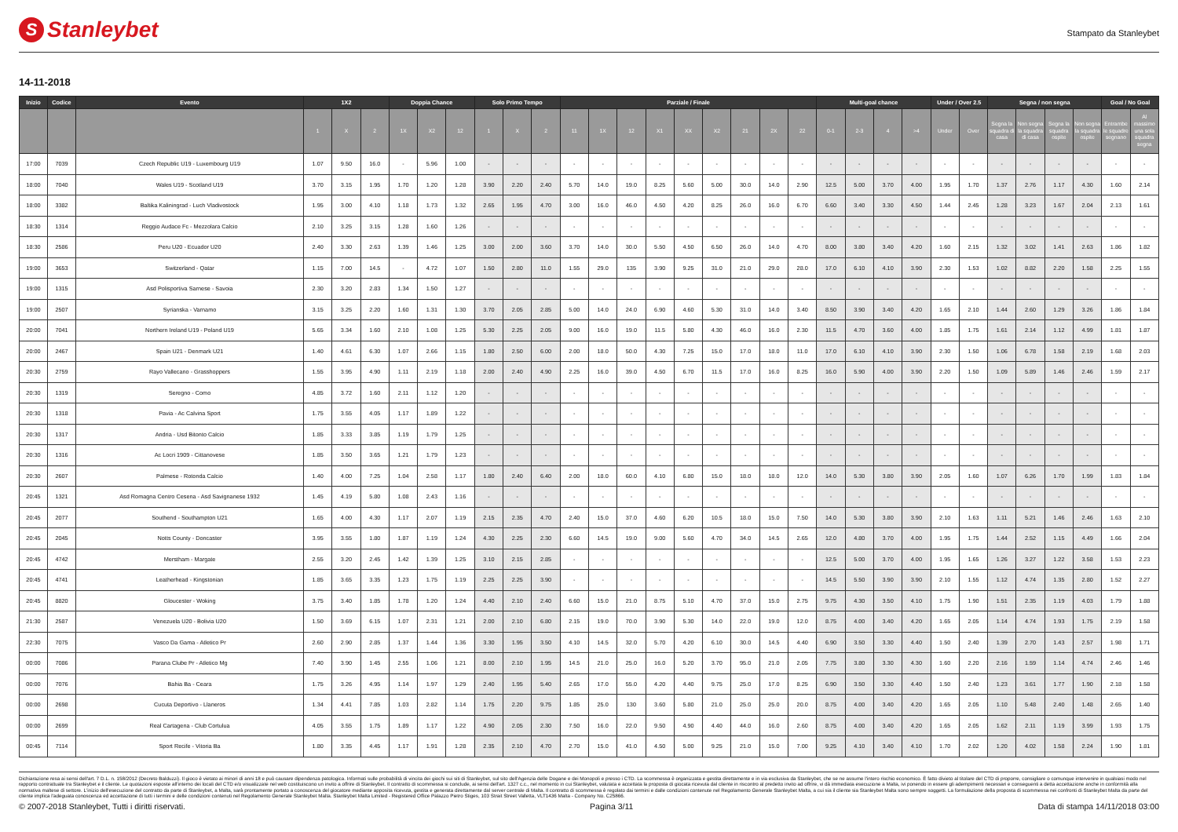S Stanleybet
Stampato da Stanleybet
14-11-2018
| Inizio | Codice | Evento | 1X2 | | | Doppia Chance | | | Solo Primo Tempo | | | Parziale / Finale | | | | | | | | | Multi-goal chance | | | | Under / Over 2.5 | | Segna / non segna | | | | Goal / No Goal | |
| --- | --- | --- | --- | --- | --- | --- | --- | --- | --- | --- | --- | --- | --- | --- | --- | --- | --- | --- | --- | --- | --- | --- | --- | --- | --- | --- | --- | --- | --- | --- | --- | --- |
| | | | 1 | X | 2 | 1X | X2 | 12 | 1 | X | 2 | 11 | 1X | 12 | X1 | XX | X2 | 21 | 2X | 22 | 0-1 | 2-3 | 4 | >4 | Under | Over | Segna la squadra di casa | Non segna la squadra di casa | Segna la squadra ospite | Non segna la squadra ospite | Entrambe le squadre segnano | Al massimo una sola squadra segna |
| 17:00 | 7039 | Czech Republic U19 - Luxembourg U19 | 1.07 | 9.50 | 16.0 | - | 5.96 | 1.00 | - | - | - | - | - | - | - | - | - | - | - | - | - | - | - | - | - | - | - | - | - | - | - | - |
| 18:00 | 7040 | Wales U19 - Scotland U19 | 3.70 | 3.15 | 1.95 | 1.70 | 1.20 | 1.28 | 3.90 | 2.20 | 2.40 | 5.70 | 14.0 | 19.0 | 8.25 | 5.60 | 5.00 | 30.0 | 14.0 | 2.90 | 12.5 | 5.00 | 3.70 | 4.00 | 1.95 | 1.70 | 1.37 | 2.76 | 1.17 | 4.30 | 1.60 | 2.14 |
| 18:00 | 3382 | Baltika Kaliningrad - Luch Vladivostock | 1.95 | 3.00 | 4.10 | 1.18 | 1.73 | 1.32 | 2.65 | 1.95 | 4.70 | 3.00 | 16.0 | 46.0 | 4.50 | 4.20 | 8.25 | 26.0 | 16.0 | 6.70 | 6.60 | 3.40 | 3.30 | 4.50 | 1.44 | 2.45 | 1.28 | 3.23 | 1.67 | 2.04 | 2.13 | 1.61 |
| 18:30 | 1314 | Reggio Audace Fc - Mezzolara Calcio | 2.10 | 3.25 | 3.15 | 1.28 | 1.60 | 1.26 | - | - | - | - | - | - | - | - | - | - | - | - | - | - | - | - | - | - | - | - | - | - | - | - |
| 18:30 | 2586 | Peru U20 - Ecuador U20 | 2.40 | 3.30 | 2.63 | 1.39 | 1.46 | 1.25 | 3.00 | 2.00 | 3.60 | 3.70 | 14.0 | 30.0 | 5.50 | 4.50 | 6.50 | 26.0 | 14.0 | 4.70 | 8.00 | 3.80 | 3.40 | 4.20 | 1.60 | 2.15 | 1.32 | 3.02 | 1.41 | 2.63 | 1.86 | 1.82 |
| 19:00 | 3653 | Switzerland - Qatar | 1.15 | 7.00 | 14.5 | - | 4.72 | 1.07 | 1.50 | 2.80 | 11.0 | 1.55 | 29.0 | 135 | 3.90 | 9.25 | 31.0 | 21.0 | 29.0 | 28.0 | 17.0 | 6.10 | 4.10 | 3.90 | 2.30 | 1.53 | 1.02 | 8.82 | 2.20 | 1.58 | 2.25 | 1.55 |
| 19:00 | 1315 | Asd Polisportiva Sarnese - Savoia | 2.30 | 3.20 | 2.83 | 1.34 | 1.50 | 1.27 | - | - | - | - | - | - | - | - | - | - | - | - | - | - | - | - | - | - | - | - | - | - | - | - |
| 19:00 | 2507 | Syrianska - Varnamo | 3.15 | 3.25 | 2.20 | 1.60 | 1.31 | 1.30 | 3.70 | 2.05 | 2.85 | 5.00 | 14.0 | 24.0 | 6.90 | 4.60 | 5.30 | 31.0 | 14.0 | 3.40 | 8.50 | 3.90 | 3.40 | 4.20 | 1.65 | 2.10 | 1.44 | 2.60 | 1.29 | 3.26 | 1.86 | 1.84 |
| 20:00 | 7041 | Northern Ireland U19 - Poland U19 | 5.65 | 3.34 | 1.60 | 2.10 | 1.08 | 1.25 | 5.30 | 2.25 | 2.05 | 9.00 | 16.0 | 19.0 | 11.5 | 5.80 | 4.30 | 46.0 | 16.0 | 2.30 | 11.5 | 4.70 | 3.60 | 4.00 | 1.85 | 1.75 | 1.61 | 2.14 | 1.12 | 4.99 | 1.81 | 1.87 |
| 20:00 | 2467 | Spain U21 - Denmark U21 | 1.40 | 4.61 | 6.30 | 1.07 | 2.66 | 1.15 | 1.80 | 2.50 | 6.00 | 2.00 | 18.0 | 50.0 | 4.30 | 7.25 | 15.0 | 17.0 | 18.0 | 11.0 | 17.0 | 6.10 | 4.10 | 3.90 | 2.30 | 1.50 | 1.06 | 6.78 | 1.58 | 2.19 | 1.68 | 2.03 |
| 20:30 | 2759 | Rayo Vallecano - Grasshoppers | 1.55 | 3.95 | 4.90 | 1.11 | 2.19 | 1.18 | 2.00 | 2.40 | 4.90 | 2.25 | 16.0 | 39.0 | 4.50 | 6.70 | 11.5 | 17.0 | 16.0 | 8.25 | 16.0 | 5.90 | 4.00 | 3.90 | 2.20 | 1.50 | 1.09 | 5.89 | 1.46 | 2.46 | 1.59 | 2.17 |
| 20:30 | 1319 | Seregno - Como | 4.85 | 3.72 | 1.60 | 2.11 | 1.12 | 1.20 | - | - | - | - | - | - | - | - | - | - | - | - | - | - | - | - | - | - | - | - | - | - | - | - |
| 20:30 | 1318 | Pavia - Ac Calvina Sport | 1.75 | 3.55 | 4.05 | 1.17 | 1.89 | 1.22 | - | - | - | - | - | - | - | - | - | - | - | - | - | - | - | - | - | - | - | - | - | - | - | - |
| 20:30 | 1317 | Andria - Usd Bitonto Calcio | 1.85 | 3.33 | 3.85 | 1.19 | 1.79 | 1.25 | - | - | - | - | - | - | - | - | - | - | - | - | - | - | - | - | - | - | - | - | - | - | - | - |
| 20:30 | 1316 | Ac Locri 1909 - Cittanovese | 1.85 | 3.50 | 3.65 | 1.21 | 1.79 | 1.23 | - | - | - | - | - | - | - | - | - | - | - | - | - | - | - | - | - | - | - | - | - | - | - | - |
| 20:30 | 2607 | Palmese - Rotonda Calcio | 1.40 | 4.00 | 7.25 | 1.04 | 2.58 | 1.17 | 1.80 | 2.40 | 6.40 | 2.00 | 18.0 | 60.0 | 4.10 | 6.80 | 15.0 | 18.0 | 18.0 | 12.0 | 14.0 | 5.30 | 3.80 | 3.90 | 2.05 | 1.60 | 1.07 | 6.26 | 1.70 | 1.99 | 1.83 | 1.84 |
| 20:45 | 1321 | Asd Romagna Centro Cesena - Asd Savignanese 1932 | 1.45 | 4.19 | 5.80 | 1.08 | 2.43 | 1.16 | - | - | - | - | - | - | - | - | - | - | - | - | - | - | - | - | - | - | - | - | - | - | - | - |
| 20:45 | 2077 | Southend - Southampton U21 | 1.65 | 4.00 | 4.30 | 1.17 | 2.07 | 1.19 | 2.15 | 2.35 | 4.70 | 2.40 | 15.0 | 37.0 | 4.60 | 6.20 | 10.5 | 18.0 | 15.0 | 7.50 | 14.0 | 5.30 | 3.80 | 3.90 | 2.10 | 1.63 | 1.11 | 5.21 | 1.46 | 2.46 | 1.63 | 2.10 |
| 20:45 | 2045 | Notts County - Doncaster | 3.95 | 3.55 | 1.80 | 1.87 | 1.19 | 1.24 | 4.30 | 2.25 | 2.30 | 6.60 | 14.5 | 19.0 | 9.00 | 5.60 | 4.70 | 34.0 | 14.5 | 2.65 | 12.0 | 4.80 | 3.70 | 4.00 | 1.95 | 1.75 | 1.44 | 2.52 | 1.15 | 4.49 | 1.66 | 2.04 |
| 20:45 | 4742 | Merstham - Margate | 2.55 | 3.20 | 2.45 | 1.42 | 1.39 | 1.25 | 3.10 | 2.15 | 2.85 | - | - | - | - | - | - | - | - | - | 12.5 | 5.00 | 3.70 | 4.00 | 1.95 | 1.65 | 1.26 | 3.27 | 1.22 | 3.58 | 1.53 | 2.23 |
| 20:45 | 4741 | Leatherhead - Kingstonian | 1.85 | 3.65 | 3.35 | 1.23 | 1.75 | 1.19 | 2.25 | 2.25 | 3.90 | - | - | - | - | - | - | - | - | - | 14.5 | 5.50 | 3.90 | 3.90 | 2.10 | 1.55 | 1.12 | 4.74 | 1.35 | 2.80 | 1.52 | 2.27 |
| 20:45 | 8820 | Gloucester - Woking | 3.75 | 3.40 | 1.85 | 1.78 | 1.20 | 1.24 | 4.40 | 2.10 | 2.40 | 6.60 | 15.0 | 21.0 | 8.75 | 5.10 | 4.70 | 37.0 | 15.0 | 2.75 | 9.75 | 4.30 | 3.50 | 4.10 | 1.75 | 1.90 | 1.51 | 2.35 | 1.19 | 4.03 | 1.79 | 1.88 |
| 21:30 | 2587 | Venezuela U20 - Bolivia U20 | 1.50 | 3.69 | 6.15 | 1.07 | 2.31 | 1.21 | 2.00 | 2.10 | 6.80 | 2.15 | 19.0 | 70.0 | 3.90 | 5.30 | 14.0 | 22.0 | 19.0 | 12.0 | 8.75 | 4.00 | 3.40 | 4.20 | 1.65 | 2.05 | 1.14 | 4.74 | 1.93 | 1.75 | 2.19 | 1.58 |
| 22:30 | 7075 | Vasco Da Gama - Atletico Pr | 2.60 | 2.90 | 2.85 | 1.37 | 1.44 | 1.36 | 3.30 | 1.95 | 3.50 | 4.10 | 14.5 | 32.0 | 5.70 | 4.20 | 6.10 | 30.0 | 14.5 | 4.40 | 6.90 | 3.50 | 3.30 | 4.40 | 1.50 | 2.40 | 1.39 | 2.70 | 1.43 | 2.57 | 1.98 | 1.71 |
| 00:00 | 7086 | Parana Clube Pr - Atletico Mg | 7.40 | 3.90 | 1.45 | 2.55 | 1.06 | 1.21 | 8.00 | 2.10 | 1.95 | 14.5 | 21.0 | 25.0 | 16.0 | 5.20 | 3.70 | 95.0 | 21.0 | 2.05 | 7.75 | 3.80 | 3.30 | 4.30 | 1.60 | 2.20 | 2.16 | 1.59 | 1.14 | 4.74 | 2.46 | 1.46 |
| 00:00 | 7076 | Bahia Ba - Ceara | 1.75 | 3.26 | 4.95 | 1.14 | 1.97 | 1.29 | 2.40 | 1.95 | 5.40 | 2.65 | 17.0 | 55.0 | 4.20 | 4.40 | 9.75 | 25.0 | 17.0 | 8.25 | 6.90 | 3.50 | 3.30 | 4.40 | 1.50 | 2.40 | 1.23 | 3.61 | 1.77 | 1.90 | 2.18 | 1.58 |
| 00:00 | 2698 | Cucuta Deportivo - Llaneros | 1.34 | 4.41 | 7.85 | 1.03 | 2.82 | 1.14 | 1.75 | 2.20 | 9.75 | 1.85 | 25.0 | 130 | 3.60 | 5.80 | 21.0 | 25.0 | 25.0 | 20.0 | 8.75 | 4.00 | 3.40 | 4.20 | 1.65 | 2.05 | 1.10 | 5.48 | 2.40 | 1.48 | 2.65 | 1.40 |
| 00:00 | 2699 | Real Cartagena - Club Cortulua | 4.05 | 3.55 | 1.75 | 1.89 | 1.17 | 1.22 | 4.90 | 2.05 | 2.30 | 7.50 | 16.0 | 22.0 | 9.50 | 4.90 | 4.40 | 44.0 | 16.0 | 2.60 | 8.75 | 4.00 | 3.40 | 4.20 | 1.65 | 2.05 | 1.62 | 2.11 | 1.19 | 3.99 | 1.93 | 1.75 |
| 00:45 | 7114 | Sport Recife - Vitoria Ba | 1.80 | 3.35 | 4.45 | 1.17 | 1.91 | 1.28 | 2.35 | 2.10 | 4.70 | 2.70 | 15.0 | 41.0 | 4.50 | 5.00 | 9.25 | 21.0 | 15.0 | 7.00 | 9.25 | 4.10 | 3.40 | 4.10 | 1.70 | 2.02 | 1.20 | 4.02 | 1.58 | 2.24 | 1.90 | 1.81 |
Dichiarazione resa ai sensi dell'art. 7 D.L. n. 158/2012 (Decreto Balduzzi). Il gioco è vietato ai minori di anni 18 e può causare dipendenza patologica. Informati sulle probabilità di vincita dei giochi sui siti di Stanleybet, sul sito dell'Agenzia delle Dogane e dei Monopoli e presso i CTD. La scommessa è organizzata e gestita direttamente e in via esclusiva da Stanleybet, che se ne assume l'intero rischio economico. È fatto divieto al titolare del CTD di proporre, consigliare o comunque intervenire in qualsiasi modo nel rapporto contrattuale tra Stanleybet e il cliente. Le quotazioni esposte all'interno dei locali del CTD e/o visualizzate nel web costituiscono un invito a offrire di Stanleybet. Il contratto di scommessa si conclude, ai sensi dell'art. 1327 c.c., nel momento in cui Stanleybet, valutata e accettata la proposta di giocata ricevuta dal cliente in riscontro al predetto invito ad offrire, vi dà immediata esecuzione a Malta, ivi ponendo in essere gli adempimenti necessari e conseguenti a detta accettazione anche in conformità alla normativa maltese di settore. L'inizio dell'esecuzione del contratto da parte di Stanleybet, a Malta, sarà prontamente portato a conoscenza del giocatore mediante apposita ricevuta, gestita e generata direttamente dal server centrale di Malta. Il contratto di scommessa è regolato dai termini e dalle condizioni contenute nel Regolamento Generale Stanleybet Malta, a cui sia il cliente sia Stanleybet Malta sono sempre soggetti. La formulazione della proposta di scommessa nei confronti di Stanleybet Malta da parte del cliente implica l'adeguata conoscenza ed accettazione di tutti i termini e delle condizioni contenuti nel Regolamento Generale Stanleybet Malta. Stanleybet Malta Limited - Registered Office Palazzo Pietro Stiges, 103 Strait Street Valletta, VLT1436 Malta - Company No. C25866.
© 2007-2018 Stanleybet, Tutti i diritti riservati. Pagina 3/11 Data di stampa 14/11/2018 03:00